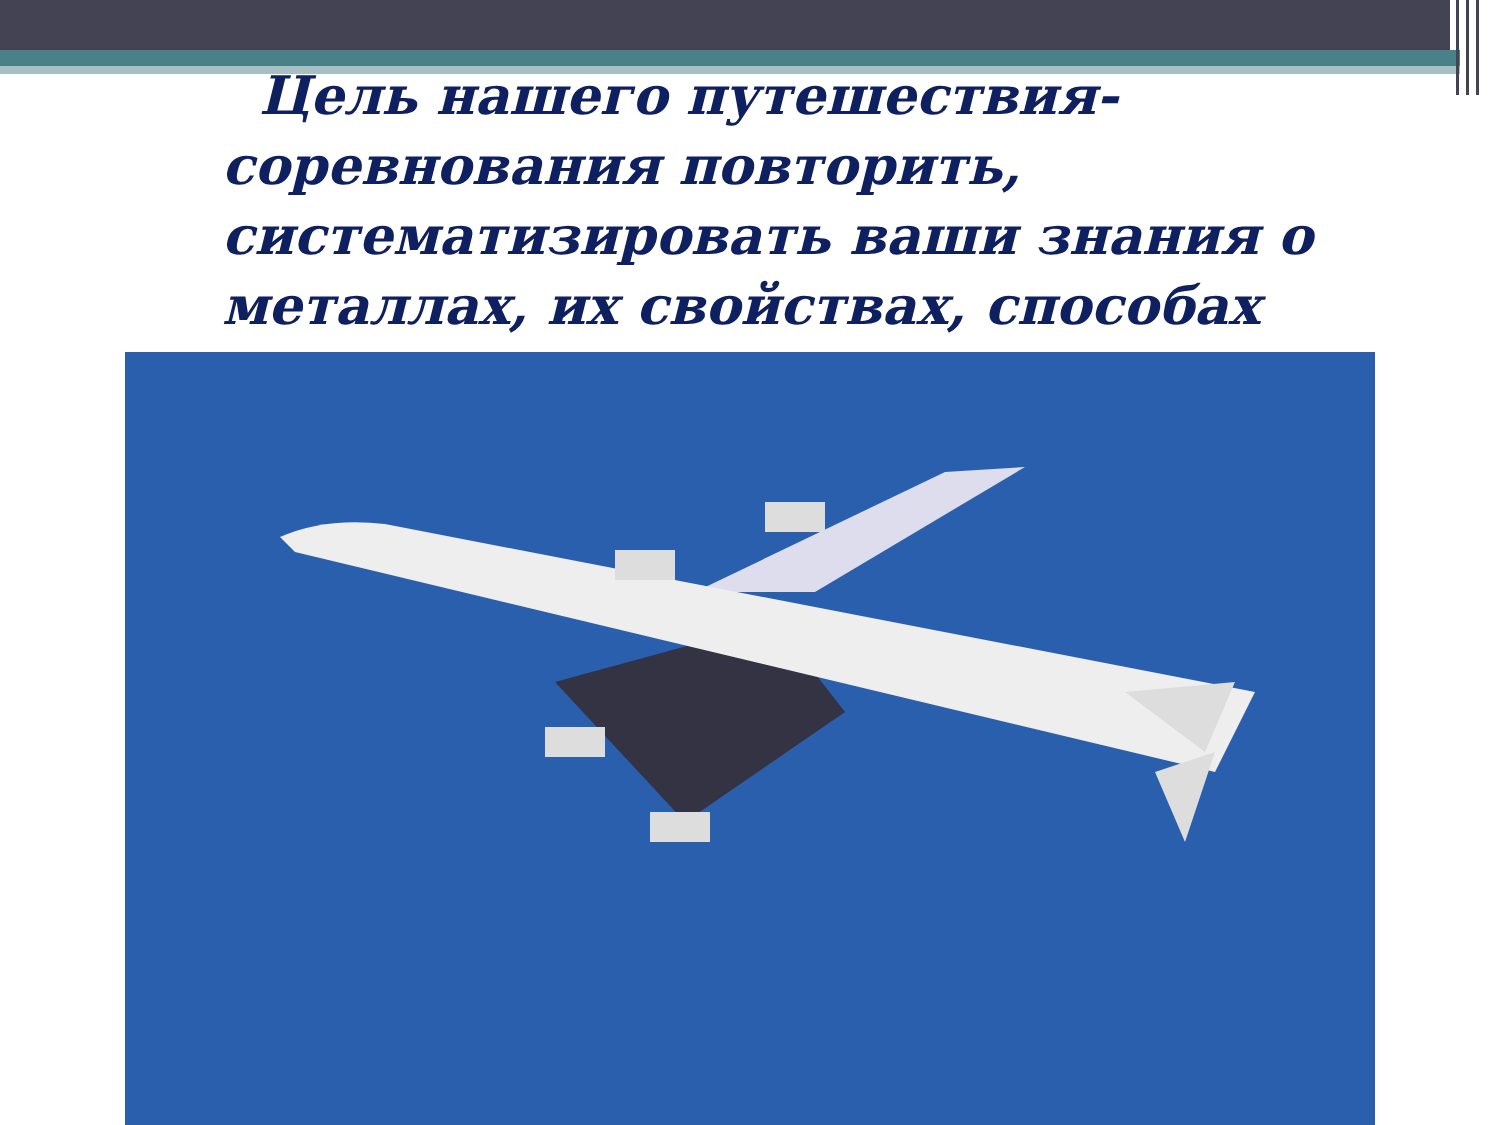Цель нашего путешествия- соревнования повторить, систематизировать ваши знания о металлах, их свойствах, способах